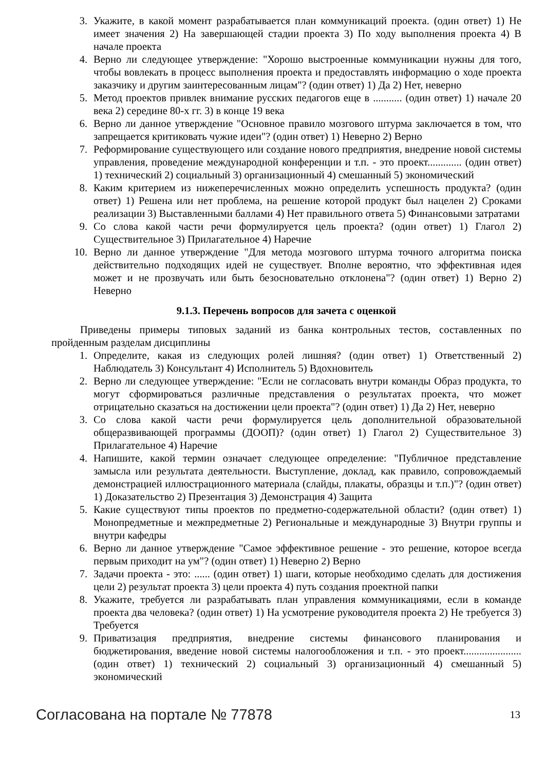3. Укажите, в какой момент разрабатывается план коммуникаций проекта. (один ответ) 1) Не имеет значения 2) На завершающей стадии проекта 3) По ходу выполнения проекта 4) В начале проекта
4. Верно ли следующее утверждение: "Хорошо выстроенные коммуникации нужны для того, чтобы вовлекать в процесс выполнения проекта и предоставлять информацию о ходе проекта заказчику и другим заинтересованным лицам"? (один ответ) 1) Да 2) Нет, неверно
5. Метод проектов привлек внимание русских педагогов еще в ........... (один ответ) 1) начале 20 века 2) середине 80-х гг. 3) в конце 19 века
6. Верно ли данное утверждение "Основное правило мозгового штурма заключается в том, что запрещается критиковать чужие идеи"? (один ответ) 1) Неверно 2) Верно
7. Реформирование существующего или создание нового предприятия, внедрение новой системы управления, проведение международной конференции и т.п. - это проект............. (один ответ) 1) технический 2) социальный 3) организационный 4) смешанный 5) экономический
8. Каким критерием из нижеперечисленных можно определить успешность продукта? (один ответ) 1) Решена или нет проблема, на решение которой продукт был нацелен 2) Сроками реализации 3) Выставленными баллами 4) Нет правильного ответа 5) Финансовыми затратами
9. Со слова какой части речи формулируется цель проекта? (один ответ) 1) Глагол 2) Существительное 3) Прилагательное 4) Наречие
10. Верно ли данное утверждение "Для метода мозгового штурма точного алгоритма поиска действительно подходящих идей не существует. Вполне вероятно, что эффективная идея может и не прозвучать или быть безосновательно отклонена"? (один ответ) 1) Верно 2) Неверно
9.1.3. Перечень вопросов для зачета с оценкой
Приведены примеры типовых заданий из банка контрольных тестов, составленных по пройденным разделам дисциплины
1. Определите, какая из следующих ролей лишняя? (один ответ) 1) Ответственный 2) Наблюдатель 3) Консультант 4) Исполнитель 5) Вдохновитель
2. Верно ли следующее утверждение: "Если не согласовать внутри команды Образ продукта, то могут сформироваться различные представления о результатах проекта, что может отрицательно сказаться на достижении цели проекта"? (один ответ) 1) Да 2) Нет, неверно
3. Со слова какой части речи формулируется цель дополнительной образовательной общеразвивающей программы (ДООП)? (один ответ) 1) Глагол 2) Существительное 3) Прилагательное 4) Наречие
4. Напишите, какой термин означает следующее определение: "Публичное представление замысла или результата деятельности. Выступление, доклад, как правило, сопровождаемый демонстрацией иллюстрационного материала (слайды, плакаты, образцы и т.п.)"? (один ответ) 1) Доказательство 2) Презентация 3) Демонстрация 4) Защита
5. Какие существуют типы проектов по предметно-содержательной области? (один ответ) 1) Монопредметные и межпредметные 2) Региональные и международные 3) Внутри группы и внутри кафедры
6. Верно ли данное утверждение "Самое эффективное решение - это решение, которое всегда первым приходит на ум"? (один ответ) 1) Неверно 2) Верно
7. Задачи проекта - это: ...... (один ответ) 1) шаги, которые необходимо сделать для достижения цели 2) результат проекта 3) цели проекта 4) путь создания проектной папки
8. Укажите, требуется ли разрабатывать план управления коммуникациями, если в команде проекта два человека? (один ответ) 1) На усмотрение руководителя проекта 2) Не требуется 3) Требуется
9. Приватизация предприятия, внедрение системы финансового планирования и бюджетирования, введение новой системы налогообложения и т.п. - это проект...................... (один ответ) 1) технический 2) социальный 3) организационный 4) смешанный 5) экономический
Согласована на портале № 77878 13